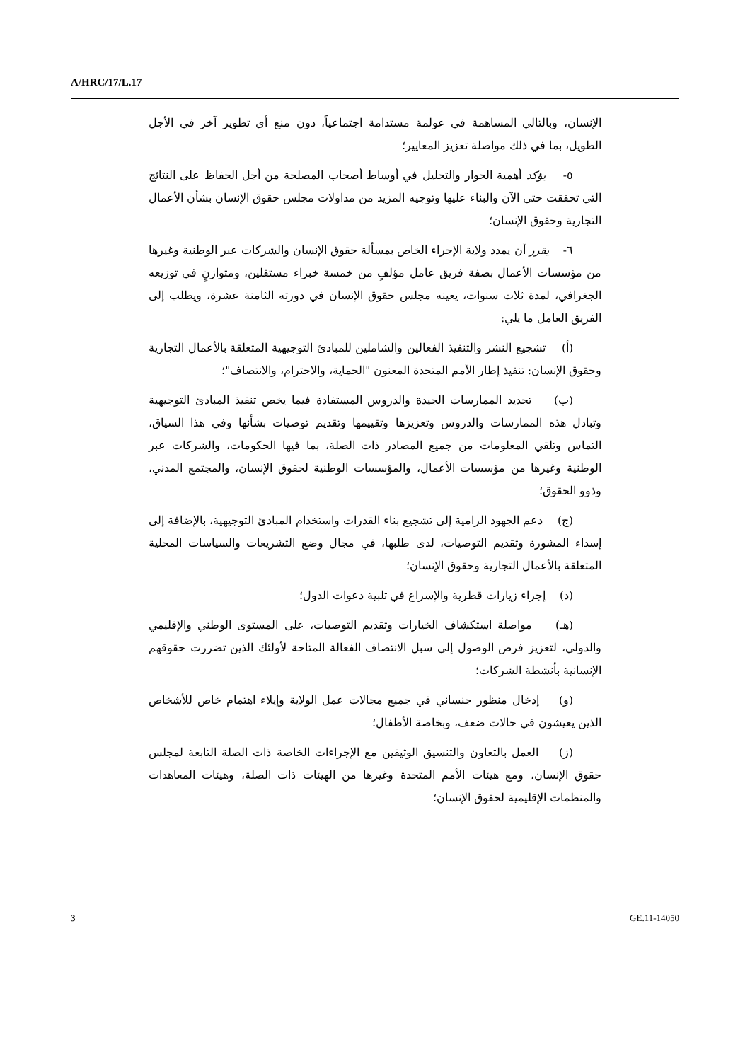A/HRC/17/L.17
الإنسان، وبالتالي المساهمة في عولمة مستدامة اجتماعياً، دون منع أي تطوير آخر في الأجل الطويل، بما في ذلك مواصلة تعزيز المعايير؛
٥- يؤكد أهمية الحوار والتحليل في أوساط أصحاب المصلحة من أجل الحفاظ على النتائج التي تحققت حتى الآن والبناء عليها وتوجيه المزيد من مداولات مجلس حقوق الإنسان بشأن الأعمال التجارية وحقوق الإنسان؛
٦- يقرر أن يمدد ولاية الإجراء الخاص بمسألة حقوق الإنسان والشركات عبر الوطنية وغيرها من مؤسسات الأعمال بصفة فريق عامل مؤلفٍ من خمسة خبراء مستقلين، ومتوازنٍ في توزيعه الجغرافي، لمدة ثلاث سنوات، يعينه مجلس حقوق الإنسان في دورته الثامنة عشرة، ويطلب إلى الفريق العامل ما يلي:
(أ) تشجيع النشر والتنفيذ الفعالين والشاملين للمبادئ التوجيهية المتعلقة بالأعمال التجارية وحقوق الإنسان: تنفيذ إطار الأمم المتحدة المعنون "الحماية، والاحترام، والانتصاف"؛
(ب) تحديد الممارسات الجيدة والدروس المستفادة فيما يخص تنفيذ المبادئ التوجيهية وتبادل هذه الممارسات والدروس وتعزيزها وتقييمها وتقديم توصيات بشأنها وفي هذا السياق، التماس وتلقي المعلومات من جميع المصادر ذات الصلة، بما فيها الحكومات، والشركات عبر الوطنية وغيرها من مؤسسات الأعمال، والمؤسسات الوطنية لحقوق الإنسان، والمجتمع المدني، وذوو الحقوق؛
(ج) دعم الجهود الرامية إلى تشجيع بناء القدرات واستخدام المبادئ التوجيهية، بالإضافة إلى إسداء المشورة وتقديم التوصيات، لدى طلبها، في مجال وضع التشريعات والسياسات المحلية المتعلقة بالأعمال التجارية وحقوق الإنسان؛
(د) إجراء زيارات قطرية والإسراع في تلبية دعوات الدول؛
(هـ) مواصلة استكشاف الخيارات وتقديم التوصيات، على المستوى الوطني والإقليمي والدولي، لتعزيز فرص الوصول إلى سبل الانتصاف الفعالة المتاحة لأولئك الذين تضررت حقوقهم الإنسانية بأنشطة الشركات؛
(و) إدخال منظور جنساني في جميع مجالات عمل الولاية وإيلاء اهتمام خاص للأشخاص الذين يعيشون في حالات ضعف، وبخاصة الأطفال؛
(ز) العمل بالتعاون والتنسيق الوثيقين مع الإجراءات الخاصة ذات الصلة التابعة لمجلس حقوق الإنسان، ومع هيئات الأمم المتحدة وغيرها من الهيئات ذات الصلة، وهيئات المعاهدات والمنظمات الإقليمية لحقوق الإنسان؛
3 GE.11-14050